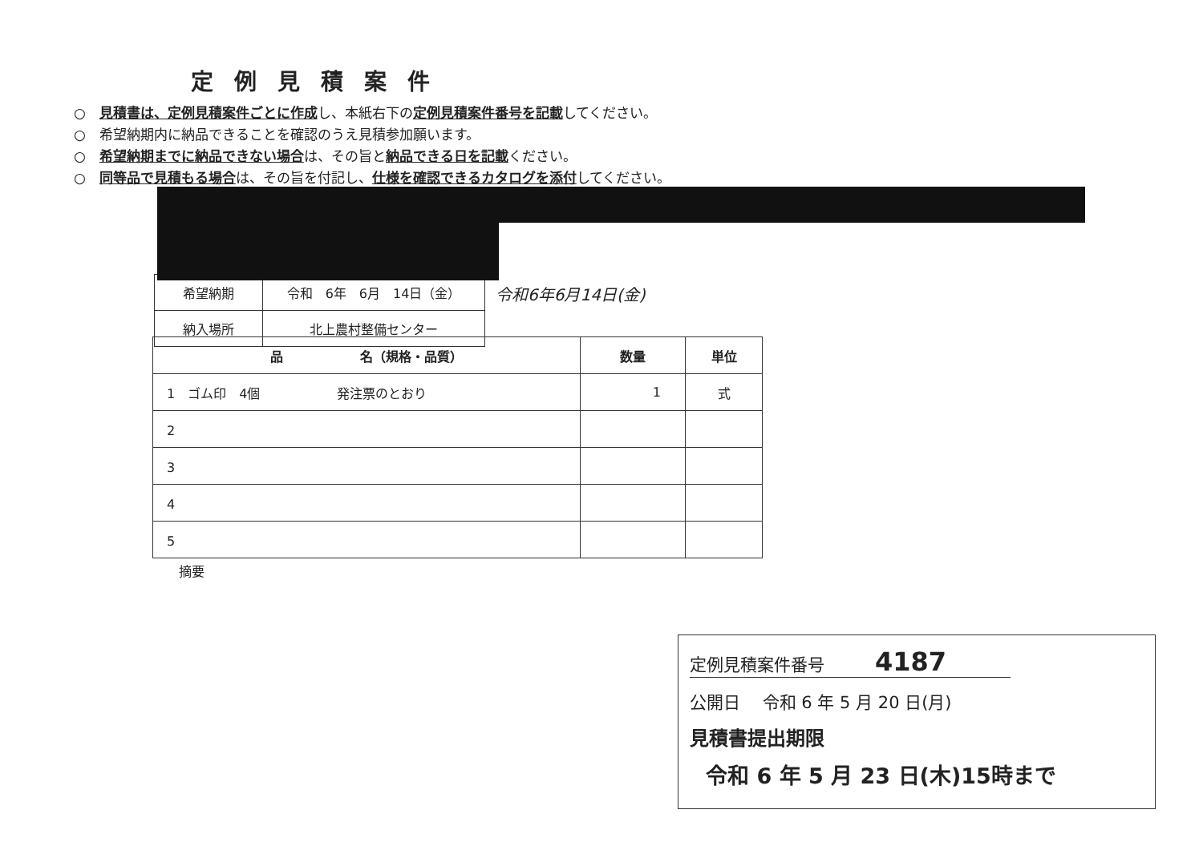定例見積案件
○　見積書は、定例見積案件ごとに作成し、本紙右下の定例見積案件番号を記載してください。
○　希望納期内に納品できることを確認のうえ見積参加願います。
○　希望納期までに納品できない場合は、その旨と納品できる日を記載ください。
○　同等品で見積もる場合は、その旨を付記し、仕様を確認できるカタログを添付してください。
| 希望納期 | 令和 6年 6月 14日（金） |
| 納入場所 | 北上農村整備センター |
令和6年6月14日(金)
| 品 名（規格・品質） | 数量 | 単位 |
| --- | --- | --- |
| 1 ゴム印 4個 発注票のとおり | 1 | 式 |
| 2 | | |
| 3 | | |
| 4 | | |
| 5 | | |
摘要
定例見積案件番号　　　4187
公開日　 令和 6 年 5 月 20 日(月)
見積書提出期限
令和 6 年 5 月 23 日(木)15時まで